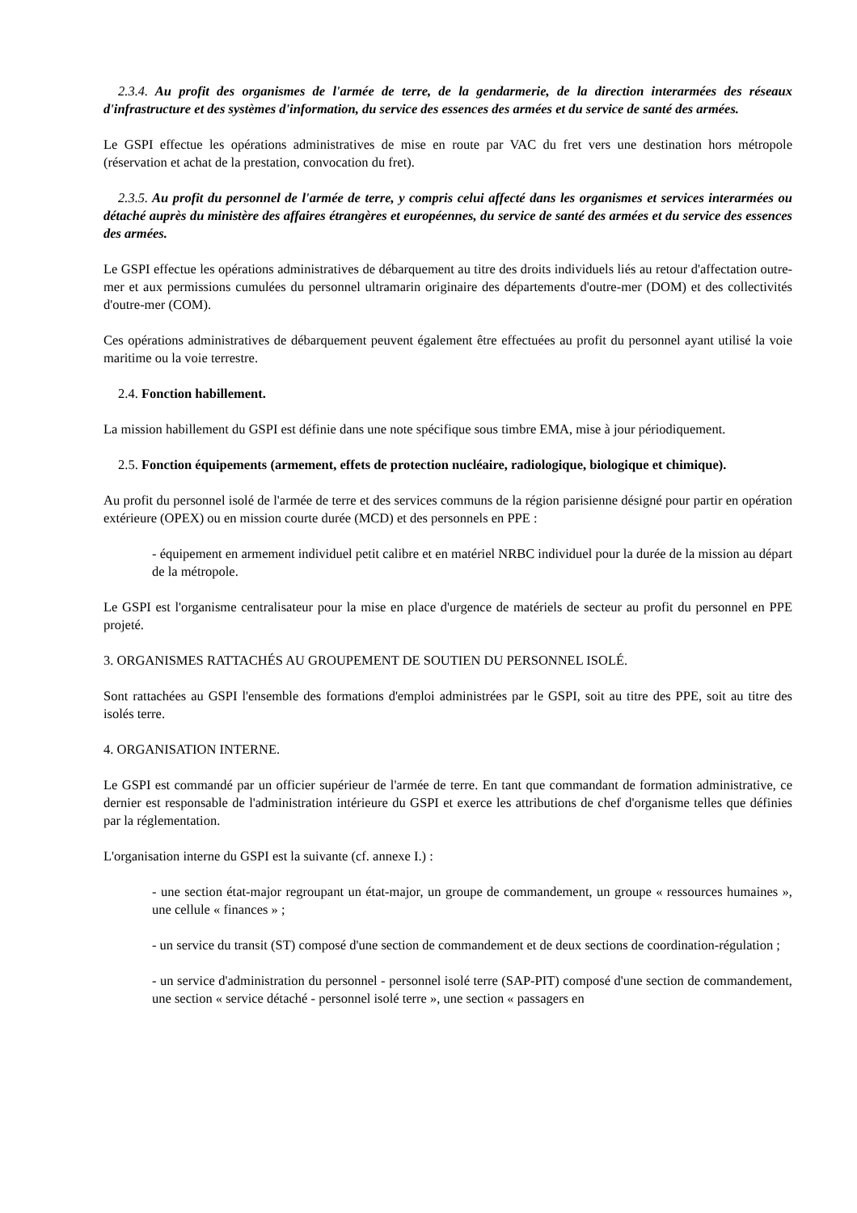2.3.4. Au profit des organismes de l'armée de terre, de la gendarmerie, de la direction interarmées des réseaux d'infrastructure et des systèmes d'information, du service des essences des armées et du service de santé des armées.
Le GSPI effectue les opérations administratives de mise en route par VAC du fret vers une destination hors métropole (réservation et achat de la prestation, convocation du fret).
2.3.5. Au profit du personnel de l'armée de terre, y compris celui affecté dans les organismes et services interarmées ou détaché auprès du ministère des affaires étrangères et européennes, du service de santé des armées et du service des essences des armées.
Le GSPI effectue les opérations administratives de débarquement au titre des droits individuels liés au retour d'affectation outre-mer et aux permissions cumulées du personnel ultramarin originaire des départements d'outre-mer (DOM) et des collectivités d'outre-mer (COM).
Ces opérations administratives de débarquement peuvent également être effectuées au profit du personnel ayant utilisé la voie maritime ou la voie terrestre.
2.4. Fonction habillement.
La mission habillement du GSPI est définie dans une note spécifique sous timbre EMA, mise à jour périodiquement.
2.5. Fonction équipements (armement, effets de protection nucléaire, radiologique, biologique et chimique).
Au profit du personnel isolé de l'armée de terre et des services communs de la région parisienne désigné pour partir en opération extérieure (OPEX) ou en mission courte durée (MCD) et des personnels en PPE :
- équipement en armement individuel petit calibre et en matériel NRBC individuel pour la durée de la mission au départ de la métropole.
Le GSPI est l'organisme centralisateur pour la mise en place d'urgence de matériels de secteur au profit du personnel en PPE projeté.
3. ORGANISMES RATTACHÉS AU GROUPEMENT DE SOUTIEN DU PERSONNEL ISOLÉ.
Sont rattachées au GSPI l'ensemble des formations d'emploi administrées par le GSPI, soit au titre des PPE, soit au titre des isolés terre.
4. ORGANISATION INTERNE.
Le GSPI est commandé par un officier supérieur de l'armée de terre. En tant que commandant de formation administrative, ce dernier est responsable de l'administration intérieure du GSPI et exerce les attributions de chef d'organisme telles que définies par la réglementation.
L'organisation interne du GSPI est la suivante (cf. annexe I.) :
- une section état-major regroupant un état-major, un groupe de commandement, un groupe « ressources humaines », une cellule « finances » ;
- un service du transit (ST) composé d'une section de commandement et de deux sections de coordination-régulation ;
- un service d'administration du personnel - personnel isolé terre (SAP-PIT) composé d'une section de commandement, une section « service détaché - personnel isolé terre », une section « passagers en